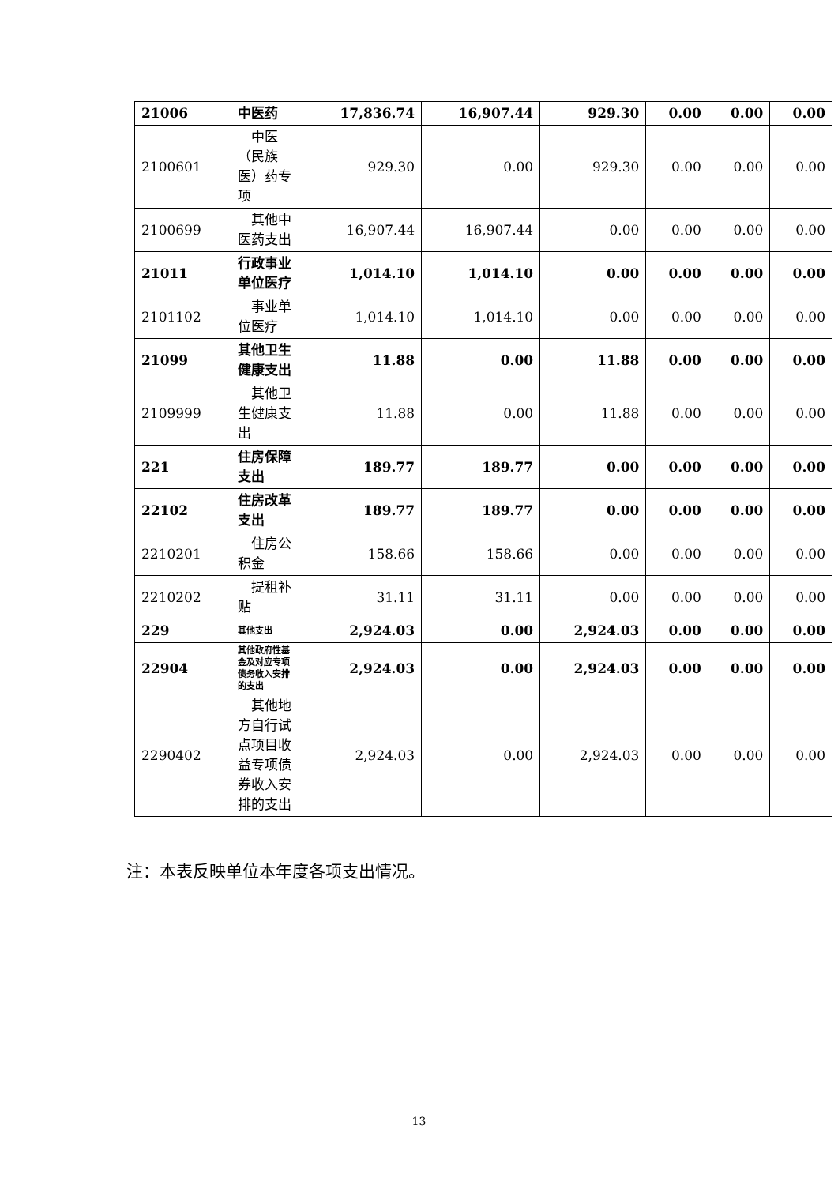| 21006 | 中医药 | 17,836.74 | 16,907.44 | 929.30 | 0.00 | 0.00 | 0.00 |
| 2100601 | 中医（民族医）药专项 | 929.30 | 0.00 | 929.30 | 0.00 | 0.00 | 0.00 |
| 2100699 | 其他中医药支出 | 16,907.44 | 16,907.44 | 0.00 | 0.00 | 0.00 | 0.00 |
| 21011 | 行政事业单位医疗 | 1,014.10 | 1,014.10 | 0.00 | 0.00 | 0.00 | 0.00 |
| 2101102 | 事业单位医疗 | 1,014.10 | 1,014.10 | 0.00 | 0.00 | 0.00 | 0.00 |
| 21099 | 其他卫生健康支出 | 11.88 | 0.00 | 11.88 | 0.00 | 0.00 | 0.00 |
| 2109999 | 其他卫生健康支出 | 11.88 | 0.00 | 11.88 | 0.00 | 0.00 | 0.00 |
| 221 | 住房保障支出 | 189.77 | 189.77 | 0.00 | 0.00 | 0.00 | 0.00 |
| 22102 | 住房改革支出 | 189.77 | 189.77 | 0.00 | 0.00 | 0.00 | 0.00 |
| 2210201 | 住房公积金 | 158.66 | 158.66 | 0.00 | 0.00 | 0.00 | 0.00 |
| 2210202 | 提租补贴 | 31.11 | 31.11 | 0.00 | 0.00 | 0.00 | 0.00 |
| 229 | 其他支出 | 2,924.03 | 0.00 | 2,924.03 | 0.00 | 0.00 | 0.00 |
| 22904 | 其他政府性基金及对应专项债务收入安排的支出 | 2,924.03 | 0.00 | 2,924.03 | 0.00 | 0.00 | 0.00 |
| 2290402 | 其他地方自行试点项目收益专项债券收入安排的支出 | 2,924.03 | 0.00 | 2,924.03 | 0.00 | 0.00 | 0.00 |
注：本表反映单位本年度各项支出情况。
13